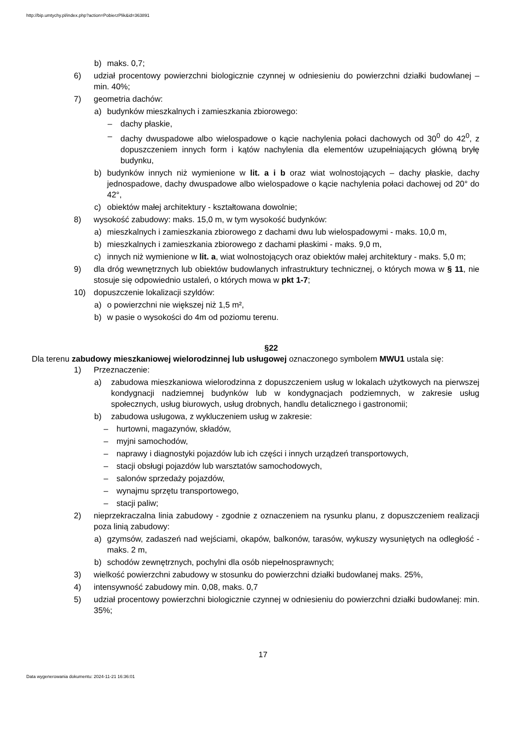http://bip.umtychy.pl/index.php?action=PobierzPlik&id=363891
b) maks. 0,7;
6) udział procentowy powierzchni biologicznie czynnej w odniesieniu do powierzchni działki budowlanej – min. 40%;
7) geometria dachów:
a) budynków mieszkalnych i zamieszkania zbiorowego:
– dachy płaskie,
– dachy dwuspadowe albo wielospadowe o kącie nachylenia połaci dachowych od 30<sup>0</sup> do 42<sup>0</sup>, z dopuszczeniem innych form i kątów nachylenia dla elementów uzupełniających główną bryłę budynku,
b) budynków innych niż wymienione w lit. a i b oraz wiat wolnostojących – dachy płaskie, dachy jednospadowe, dachy dwuspadowe albo wielospadowe o kącie nachylenia połaci dachowej od 20° do 42°,
c) obiektów małej architektury - kształtowana dowolnie;
8) wysokość zabudowy: maks. 15,0 m, w tym wysokość budynków:
a) mieszkalnych i zamieszkania zbiorowego z dachami dwu lub wielospadowymi - maks. 10,0 m,
b) mieszkalnych i zamieszkania zbiorowego z dachami płaskimi - maks. 9,0 m,
c) innych niż wymienione w lit. a, wiat wolnostojących oraz obiektów małej architektury - maks. 5,0 m;
9) dla dróg wewnętrznych lub obiektów budowlanych infrastruktury technicznej, o których mowa w § 11, nie stosuje się odpowiednio ustaleń, o których mowa w pkt 1-7;
10) dopuszczenie lokalizacji szyldów:
a) o powierzchni nie większej niż 1,5 m²,
b) w pasie o wysokości do 4m od poziomu terenu.
§22
Dla terenu zabudowy mieszkaniowej wielorodzinnej lub usługowej oznaczonego symbolem MWU1 ustala się:
1) Przeznaczenie:
a) zabudowa mieszkaniowa wielorodzinna z dopuszczeniem usług w lokalach użytkowych na pierwszej kondygnacji nadziemnej budynków lub w kondygnacjach podziemnych, w zakresie usług społecznych, usług biurowych, usług drobnych, handlu detalicznego i gastronomii;
b) zabudowa usługowa, z wykluczeniem usług w zakresie:
– hurtowni, magazynów, składów,
– myjni samochodów,
– naprawy i diagnostyki pojazdów lub ich części i innych urządzeń transportowych,
– stacji obsługi pojazdów lub warsztatów samochodowych,
– salonów sprzedaży pojazdów,
– wynajmu sprzętu transportowego,
– stacji paliw;
2) nieprzekraczalna linia zabudowy - zgodnie z oznaczeniem na rysunku planu, z dopuszczeniem realizacji poza linią zabudowy:
a) gzymsów, zadaszeń nad wejściami, okapów, balkonów, tarasów, wykuszy wysuniętych na odległość - maks. 2 m,
b) schodów zewnętrznych, pochylni dla osób niepełnosprawnych;
3) wielkość powierzchni zabudowy w stosunku do powierzchni działki budowlanej maks. 25%,
4) intensywność zabudowy min. 0,08, maks. 0,7
5) udział procentowy powierzchni biologicznie czynnej w odniesieniu do powierzchni działki budowlanej: min. 35%;
17
Data wygenerowania dokumentu: 2024-11-21 16:36:01